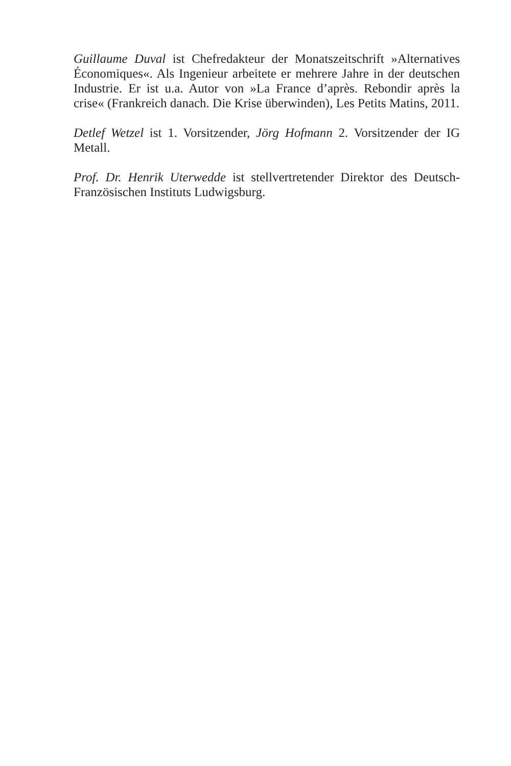Guillaume Duval ist Chefredakteur der Monatszeitschrift »Alternatives Économiques«. Als Ingenieur arbeitete er mehrere Jahre in der deutschen Industrie. Er ist u.a. Autor von »La France d’après. Rebondir après la crise« (Frankreich danach. Die Krise überwinden), Les Petits Matins, 2011.
Detlef Wetzel ist 1. Vorsitzender, Jörg Hofmann 2. Vorsitzender der IG Metall.
Prof. Dr. Henrik Uterwedde ist stellvertretender Direktor des Deutsch-Französischen Instituts Ludwigsburg.